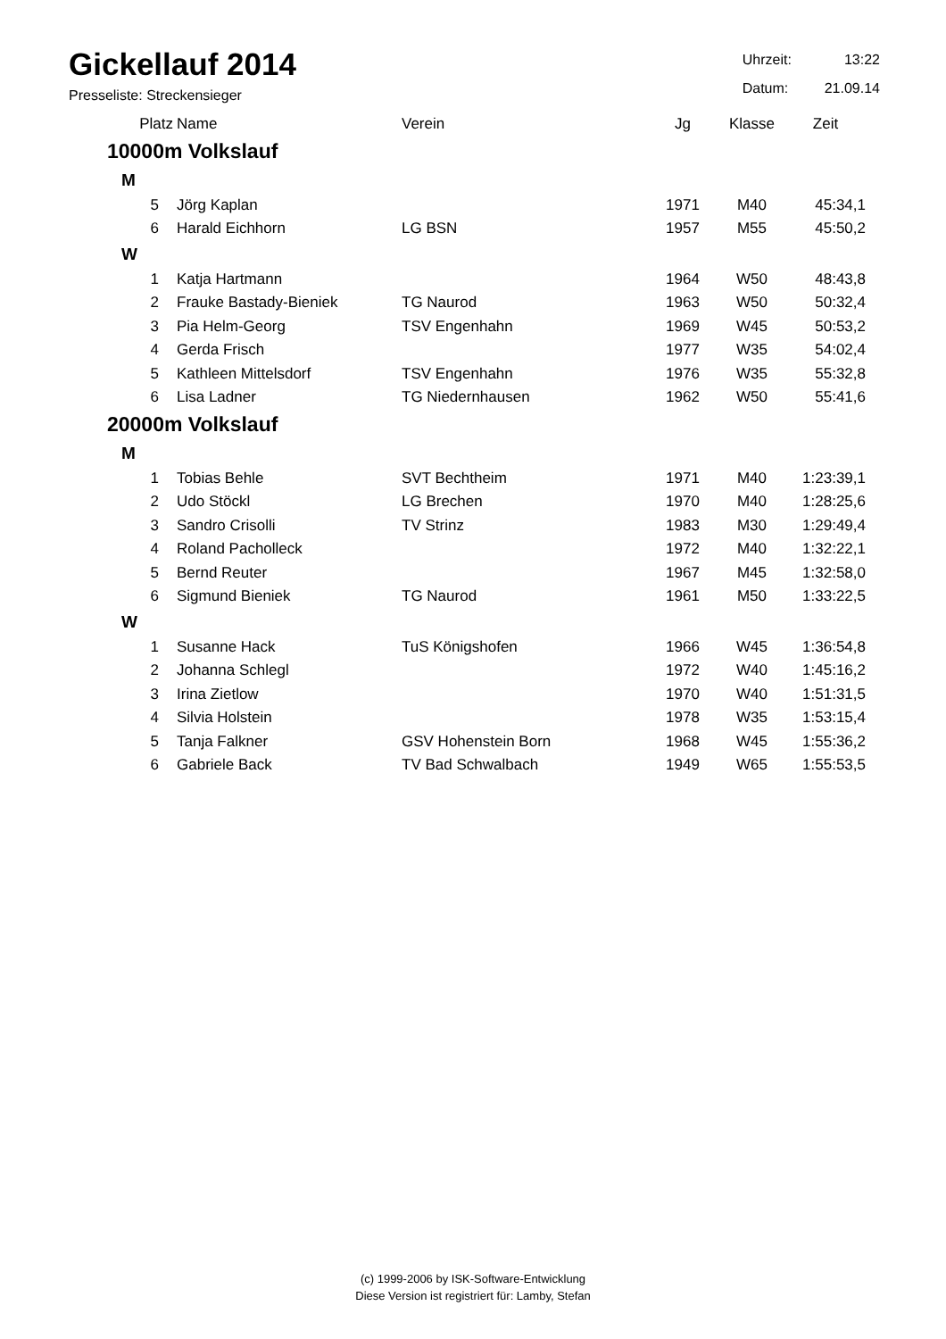Gickellauf 2014
Presseliste: Streckensieger
| Uhrzeit: | 13:22 |
| Datum: | 21.09.14 |
| Platz | Name | Verein | Jg | Klasse | Zeit |
| --- | --- | --- | --- | --- | --- |
| 10000m Volkslauf | | | | | |
| M | | | | | |
| 5 | Jörg Kaplan | | 1971 | M40 | 45:34,1 |
| 6 | Harald Eichhorn | LG BSN | 1957 | M55 | 45:50,2 |
| W | | | | | |
| 1 | Katja Hartmann | | 1964 | W50 | 48:43,8 |
| 2 | Frauke Bastady-Bieniek | TG Naurod | 1963 | W50 | 50:32,4 |
| 3 | Pia Helm-Georg | TSV Engenhahn | 1969 | W45 | 50:53,2 |
| 4 | Gerda Frisch | | 1977 | W35 | 54:02,4 |
| 5 | Kathleen Mittelsdorf | TSV Engenhahn | 1976 | W35 | 55:32,8 |
| 6 | Lisa Ladner | TG Niedernhausen | 1962 | W50 | 55:41,6 |
| 20000m Volkslauf | | | | | |
| M | | | | | |
| 1 | Tobias Behle | SVT Bechtheim | 1971 | M40 | 1:23:39,1 |
| 2 | Udo Stöckl | LG Brechen | 1970 | M40 | 1:28:25,6 |
| 3 | Sandro Crisolli | TV Strinz | 1983 | M30 | 1:29:49,4 |
| 4 | Roland Pacholleck | | 1972 | M40 | 1:32:22,1 |
| 5 | Bernd Reuter | | 1967 | M45 | 1:32:58,0 |
| 6 | Sigmund Bieniek | TG Naurod | 1961 | M50 | 1:33:22,5 |
| W | | | | | |
| 1 | Susanne Hack | TuS Königshofen | 1966 | W45 | 1:36:54,8 |
| 2 | Johanna Schlegl | | 1972 | W40 | 1:45:16,2 |
| 3 | Irina Zietlow | | 1970 | W40 | 1:51:31,5 |
| 4 | Silvia Holstein | | 1978 | W35 | 1:53:15,4 |
| 5 | Tanja Falkner | GSV Hohenstein Born | 1968 | W45 | 1:55:36,2 |
| 6 | Gabriele Back | TV Bad Schwalbach | 1949 | W65 | 1:55:53,5 |
(c) 1999-2006 by ISK-Software-Entwicklung
Diese Version ist registriert für: Lamby, Stefan